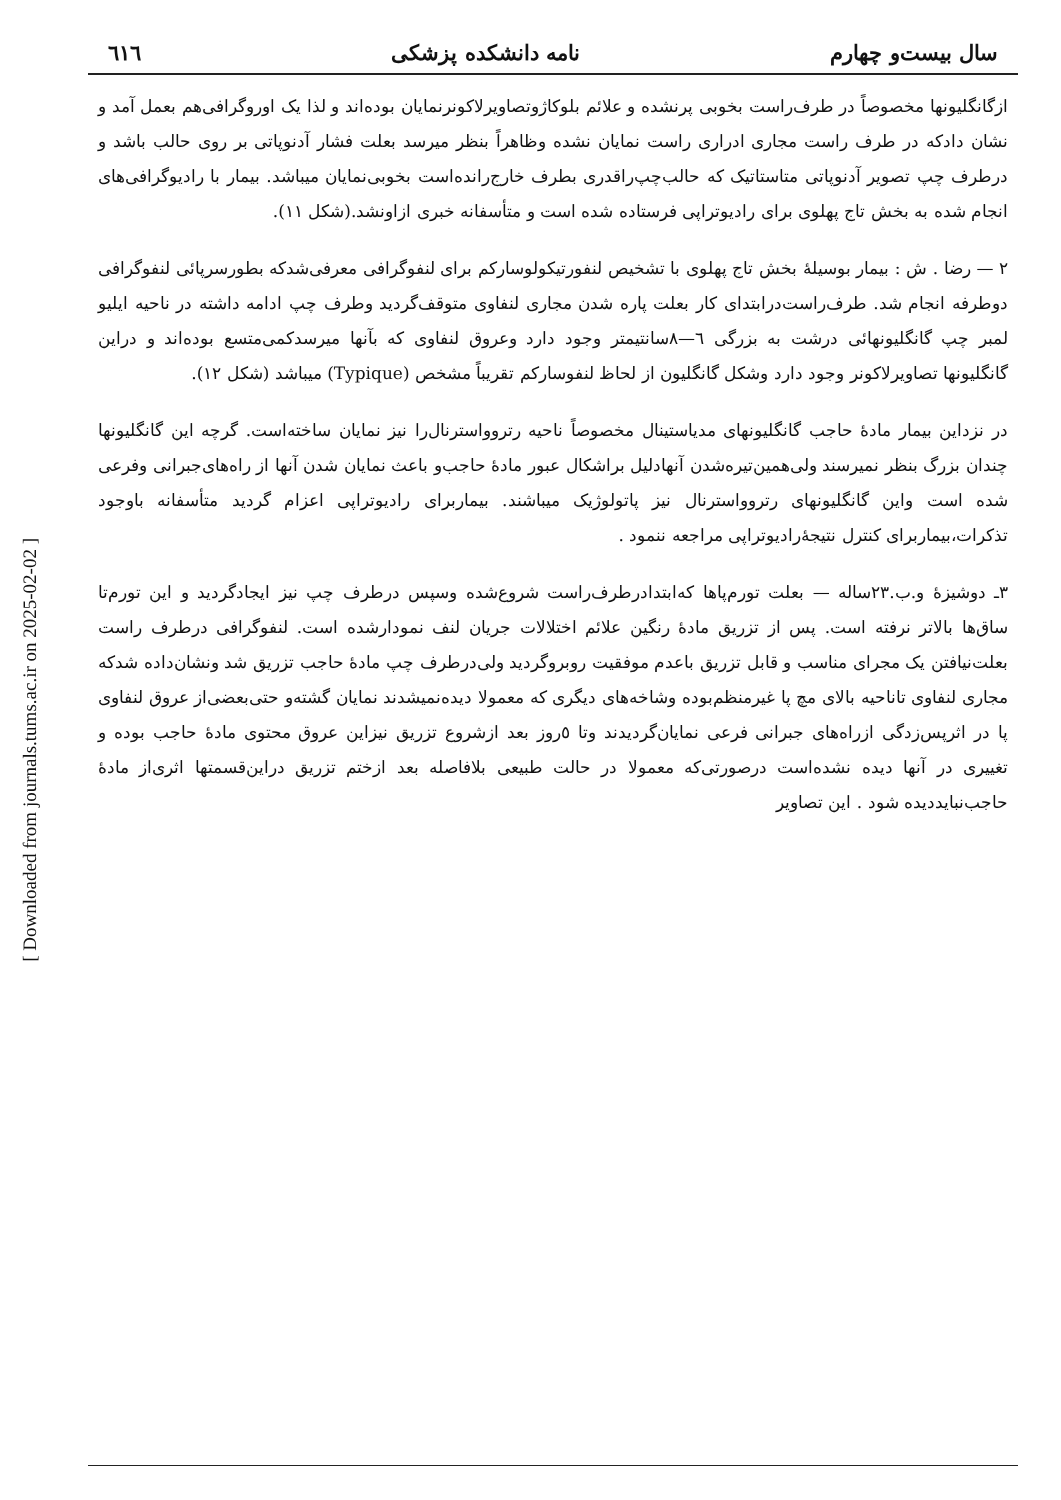[ Downloaded from journals.tums.ac.ir on 2025-02-02 ]
سال بیست‌و چهارم نامه دانشکده پزشکی ٦١٦
ازگانگلیونها مخصوصاً در طرف‌راست بخوبی پرنشده و علائم بلوکاژوتصاویرلاکونرنمایان بوده‌اند و لذا یک اوروگرافی‌هم بعمل آمد و نشان دادکه در طرف راست مجاری ادراری راست نمایان نشده وظاهراً بنظر میرسد بعلت فشار آدنوپاتی بر روی حالب باشد و درطرف چپ تصویر آدنوپاتی متاستاتیک که حالب‌چپ‌راقدری بطرف خارج‌رانده‌است بخوبی‌نمایان میباشد. بیمار با رادیوگرافی‌های انجام شده به بخش تاج پهلوی برای رادیوتراپی فرستاده شده است و متأسفانه خبری ازاونشد.(شکل ١١).
٢ — رضا . ش : بیمار بوسیلهٔ بخش تاج پهلوی با تشخیص لنفورتیکولوسارکم برای لنفوگرافی معرفی‌شدکه بطورسرپائی لنفوگرافی دوطرفه انجام شد. طرف‌راست‌درابتدای کار بعلت پاره شدن مجاری لنفاوی متوقف‌گردید وطرف چپ ادامه داشته در ناحیه ایلیو لمبر چپ گانگلیونهائی درشت به بزرگی ٦—٨سانتیمتر وجود دارد وعروق لنفاوی که بآنها میرسدکمی‌متسع بوده‌اند و دراین گانگلیونها تصاویرلاکونر وجود دارد وشکل گانگلیون از لحاظ لنفوسارکم تقریباً مشخص (Typique) میباشد (شکل ١٢).
در نزداین بیمار مادهٔ حاجب گانگلیونهای مدیاستینال مخصوصاً ناحیه رتروواسترنال‌را نیز نمایان ساخته‌است. گرچه این گانگلیونها چندان بزرگ بنظر نمیرسند ولی‌همین‌تیره‌شدن آنهادلیل براشکال عبور مادهٔ حاجب‌و باعث نمایان شدن آنها از راه‌های‌جبرانی وفرعی شده است واین گانگلیونهای رتروواسترنال نیز پاتولوژیک میباشند. بیماربرای رادیوتراپی اعزام گردید متأسفانه باوجود تذکرات،بیماربرای کنترل نتیجهٔ‌رادیوتراپی مراجعه ننمود .
٣ـ دوشیزهٔ و.ب.٢٣ساله — بعلت تورم‌پاها که‌ابتداد‌رطرف‌راست شروع‌شده وسپس درطرف چپ نیز ایجادگردید و این تورم‌تا ساق‌ها بالاتر نرفته است. پس از تزریق مادهٔ رنگین علائم اختلالات جریان لنف نمودارشده است. لنفوگرافی درطرف راست بعلت‌نیافتن یک مجرای مناسب و قابل تزریق باعدم موفقیت روبروگردید ولی‌درطرف چپ مادهٔ حاجب تزریق شد ونشان‌داده شدکه مجاری لنفاوی تاناحیه بالای مچ پا غیرمنظم‌بوده وشاخه‌های دیگری که معمولا دیده‌نمیشدند نمایان گشته‌و حتی‌بعضی‌از عروق لنفاوی پا در اثرپس‌زدگی ازراه‌های جبرانی فرعی نمایان‌گردیدند وتا ٥روز بعد ازشروع تزریق نیزاین عروق محتوی مادهٔ حاجب بوده و تغییری در آنها دیده نشده‌است درصورتی‌که معمولا در حالت طبیعی بلافاصله بعد ازختم تزریق دراین‌قسمتها اثری‌از مادهٔ حاجب‌نبایددیده شود . این تصاویر